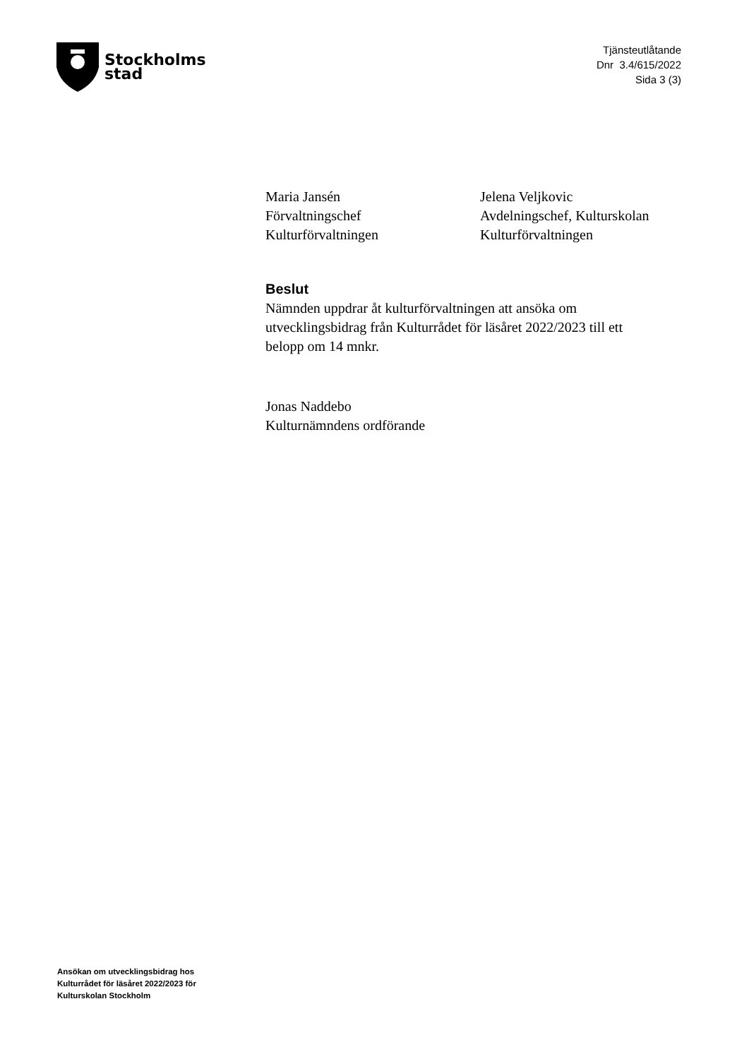Stockholms
stad
Tjänsteutlåtande
Dnr 3.4/615/2022
Sida 3 (3)
Maria Jansén
Förvaltningschef
Kulturförvaltningen
Jelena Veljkovic
Avdelningschef, Kulturskolan
Kulturförvaltningen
Beslut
Nämnden uppdrar åt kulturförvaltningen att ansöka om
utvecklingsbidrag från Kulturrådet för läsåret 2022/2023 till ett
belopp om 14 mnkr.
Jonas Naddebo
Kulturnämndens ordförande
Ansökan om utvecklingsbidrag hos
Kulturrådet för läsåret 2022/2023 för
Kulturskolan Stockholm